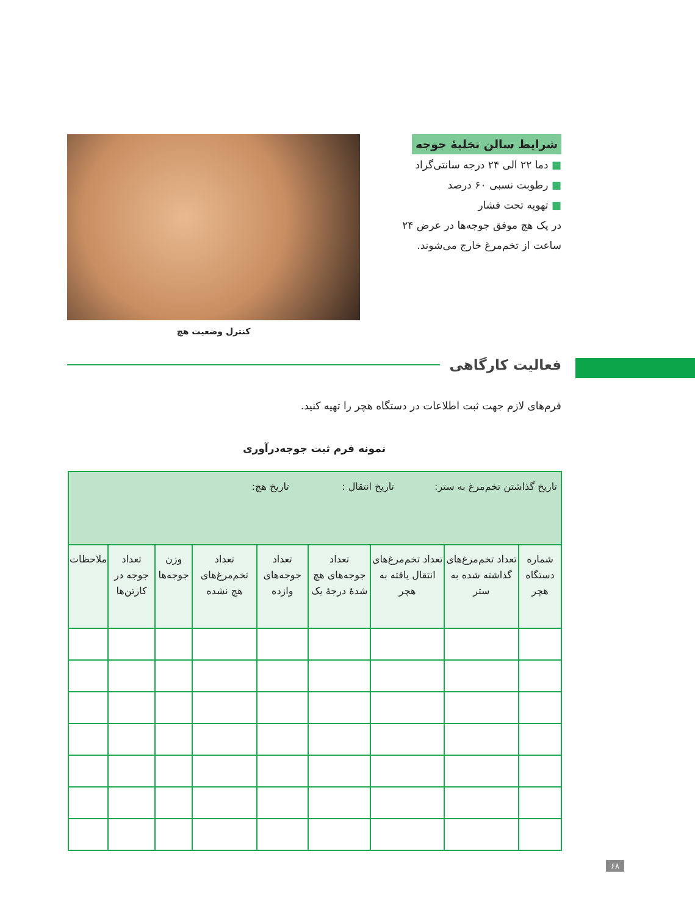شرایط سالن تخلیهٔ جوجه
■ دما ۲۲ الی ۲۴ درجه سانتی‌گراد
■ رطوبت نسبی ۶۰ درصد
■ تهویه تحت فشار
در یک هچ موفق جوجه‌ها در عرض ۲۴ ساعت از تخم‌مرغ خارج می‌شوند.
کنترل وضعیت هچ
فعالیت کارگاهی
فرم‌های لازم جهت ثبت اطلاعات در دستگاه هچر را تهیه کنید.
نمونه فرم ثبت جوجه‌درآوری
| تاریخ گذاشتن تخم‌مرغ به ستر: تاریخ انتقال : تاریخ هچ: | | | | | | | | |
| شماره دستگاه هچر | تعداد تخم‌مرغ‌های گذاشته شده به ستر | تعداد تخم‌مرغ‌های انتقال یافته به هچر | تعداد جوجه‌های هچ شدهٔ درجهٔ یک | تعداد جوجه‌های وازده | تعداد تخم‌مرغ‌های هچ نشده | وزن جوجه‌ها | تعداد جوجه در کارتن‌ها | ملاحظات |
۶۸